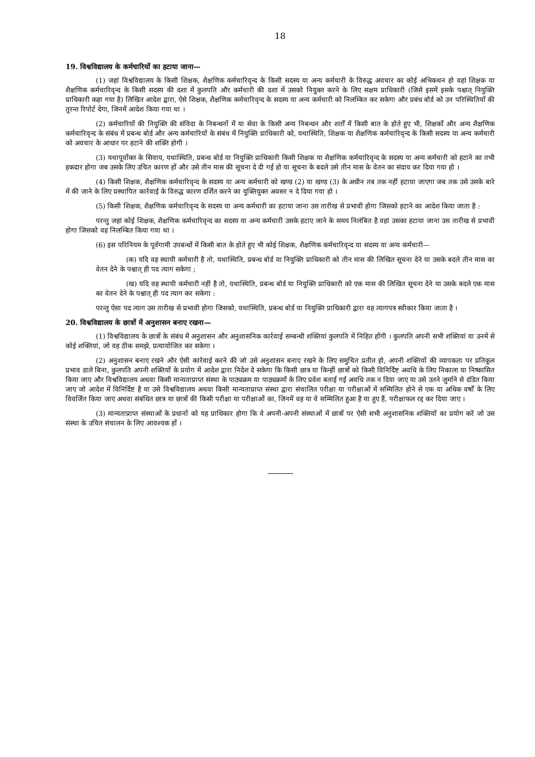18
19. विश्वविद्यालय के कर्मचारियों का हटाया जाना—
(1) जहां विश्वविद्यालय के किसी शिक्षक, शैक्षणिक कर्मचारिवृन्द के किसी सदस्य या अन्य कर्मचारी के विरुद्ध अवचार का कोई अभिकथन हो वहां शिक्षक या शैक्षणिक कर्मचारिवृन्द के किसी सदस्य की दशा में कुलपति और कर्मचारी की दशा में उसको नियुक्त करने के लिए सक्षम प्राधिकारी (जिसे इसमें इसके पश्चात् नियुक्ति प्राधिकारी कहा गया है) लिखित आदेश द्वारा, ऐसे शिक्षक, शैक्षणिक कर्मचारिवृन्द के सदस्य या अन्य कर्मचारी को निलम्बित कर सकेगा और प्रबंध बोर्ड को उन परिस्थितियों की तुरन्त रिपोर्ट देगा, जिनमें आदेश किया गया था ।
(2) कर्मचारियों की नियुक्ति की संविदा के निबन्धनों में या सेवा के किसी अन्य निबन्धन और शर्तों में किसी बात के होते हुए भी, शिक्षकों और अन्य शैक्षणिक कर्मचारिवृन्द के संबंध में प्रबन्ध बोर्ड और अन्य कर्मचारियों के संबंध में नियुक्ति प्राधिकारी को, यथास्थिति, शिक्षक या शैक्षणिक कर्मचारिवृन्द के किसी सदस्य या अन्य कर्मचारी को अवचार के आधार पर हटाने की शक्ति होगी ।
(3) यथापूर्वोक्त के सिवाय, यथास्थिति, प्रबन्ध बोर्ड या नियुक्ति प्राधिकारी किसी शिक्षक या शैक्षणिक कर्मचारिवृन्द के सदस्य या अन्य कर्मचारी को हटाने का तभी हकदार होगा जब उसके लिए उचित कारण हों और उसे तीन मास की सूचना दे दी गई हो या सूचना के बदले उसे तीन मास के वेतन का संदाय कर दिया गया हो ।
(4) किसी शिक्षक, शैक्षणिक कर्मचारिवृन्द के सदस्य या अन्य कर्मचारी को खण्ड (2) या खण्ड (3) के अधीन तब तक नहीं हटाया जाएगा जब तक उसे उसके बारे में की जाने के लिए प्रस्थापित कार्रवाई के विरुद्ध कारण दर्शित करने का युक्तियुक्त अवसर न दे दिया गया हो ।
(5) किसी शिक्षक, शैक्षणिक कर्मचारिवृन्द के सदस्य या अन्य कर्मचारी का हटाया जाना उस तारीख से प्रभावी होगा जिसको हटाने का आदेश किया जाता है :
परन्तु जहां कोई शिक्षक, शैक्षणिक कर्मचारिवृन्द का सदस्य या अन्य कर्मचारी उसके हटाए जाने के समय निलंबित है वहां उसका हटाया जाना उस तारीख से प्रभावी होगा जिसको वह निलम्बित किया गया था ।
(6) इस परिनियम के पूर्वगामी उपबन्धों में किसी बात के होते हुए भी कोई शिक्षक, शैक्षणिक कर्मचारिवृन्द या सदस्य या अन्य कर्मचारी—
(क) यदि वह स्थायी कर्मचारी है तो, यथास्थिति, प्रबन्ध बोर्ड या नियुक्ति प्राधिकारी को तीन मास की लिखित सूचना देने या उसके बदले तीन मास का वेतन देने के पश्चात् ही पद त्याग सकेगा ;
(ख) यदि वह स्थायी कर्मचारी नहीं है तो, यथास्थिति, प्रबन्ध बोर्ड या नियुक्ति प्राधिकारी को एक मास की लिखित सूचना देने या उसके बदले एक मास का वेतन देने के पश्चात् ही पद त्याग कर सकेगा :
परन्तु ऐसा पद त्याग उस तारीख से प्रभावी होगा जिसको, यथास्थिति, प्रबन्ध बोर्ड या नियुक्ति प्राधिकारी द्वारा वह त्यागपत्र स्वीकार किया जाता है ।
20. विश्वविद्यालय के छात्रों में अनुशासन बनाए रखना—
(1) विश्वविद्यालय के छात्रों के संबंध में अनुशासन और अनुशासनिक कार्रवाई सम्बन्धी शक्तियां कुलपति में निहित होंगी । कुलपति अपनी सभी शक्तियां या उनमें से कोई शक्तियां, जो वह ठीक समझे, प्रत्यायोजित कर सकेगा ।
(2) अनुशासन बनाए रखने और ऐसी कार्रवाई करने की जो उसे अनुशासन बनाए रखने के लिए समुचित प्रतीत हो, अपनी शक्तियों की व्यापकता पर प्रतिकूल प्रभाव डाले बिना, कुलपति अपनी शक्तियों के प्रयोग में आदेश द्वारा निदेश दे सकेगा कि किसी छात्र या किन्हीं छात्रों को किसी विनिर्दिष्ट अवधि के लिए निकाला या निष्कासित किया जाए और विश्वविद्यालय अथवा किसी मान्यताप्राप्त संस्था के पाठ्यक्रम या पाठ्यक्रमों के लिए प्रवेश बताई गई अवधि तक न दिया जाए या उसे उतने जुर्माने से दंडित किया जाए जो आदेश में विनिर्दिष्ट है या उसे विश्वविद्यालय अथवा किसी मान्यताप्राप्त संस्था द्वारा संचालित परीक्षा या परीक्षाओं में सम्मिलित होने से एक या अधिक वर्षों के लिए विवर्जित किया जाए अथवा संबंधित छात्र या छात्रों की किसी परीक्षा या परीक्षाओं का, जिनमें वह या वे सम्मिलित हुआ है या हुए हैं, परीक्षाफल रद्द कर दिया जाए ।
(3) मान्यताप्राप्त संस्थाओं के प्रधानों को यह प्राधिकार होगा कि वे अपनी-अपनी संस्थाओं में छात्रों पर ऐसी सभी अनुशासनिक शक्तियों का प्रयोग करें जो उस संस्था के उचित संचालन के लिए आवश्यक हों ।